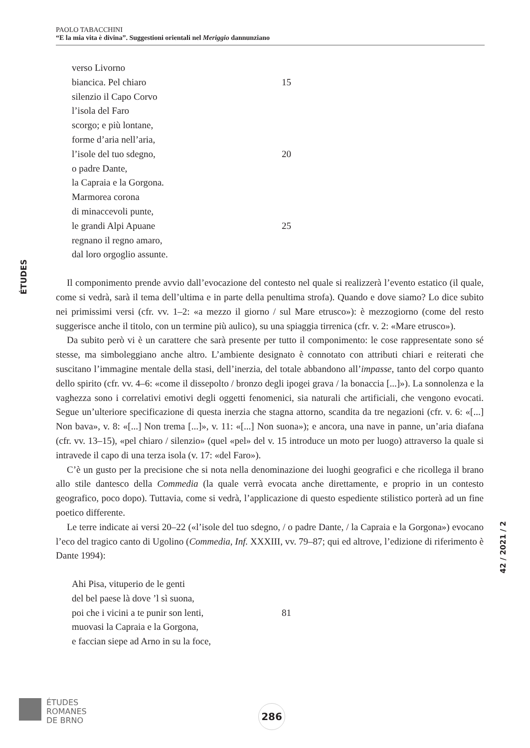PAOLO TABACCHINI
“E la mia vita è divina”. Suggestioni orientali nel Meriggio dannunziano
ÉTUDES
verso Livorno
biancica. Pel chiaro 15
silenzio il Capo Corvo
l’isola del Faro
scorgo; e più lontane,
forme d’aria nell’aria,
l’isole del tuo sdegno, 20
o padre Dante,
la Capraia e la Gorgona.
Marmorea corona
di minaccevoli punte,
le grandi Alpi Apuane 25
regnano il regno amaro,
dal loro orgoglio assunte.
Il componimento prende avvio dall’evocazione del contesto nel quale si realizzerà l’evento estatico (il quale, come si vedrà, sarà il tema dell’ultima e in parte della penultima strofa). Quando e dove siamo? Lo dice subito nei primissimi versi (cfr. vv. 1–2: «a mezzo il giorno / sul Mare etrusco»): è mezzogiorno (come del resto suggerisce anche il titolo, con un termine più aulico), su una spiaggia tirrenica (cfr. v. 2: «Mare etrusco»).
Da subito però vi è un carattere che sarà presente per tutto il componimento: le cose rappresentate sono sé stesse, ma simboleggiano anche altro. L’ambiente designato è connotato con attributi chiari e reiterati che suscitano l’immagine mentale della stasi, dell’inerzia, del totale abbandono all’impasse, tanto del corpo quanto dello spirito (cfr. vv. 4–6: «come il dissepolto / bronzo degli ipogei grava / la bonaccia [...]»). La sonnolenza e la vaghezza sono i correlativi emotivi degli oggetti fenomenici, sia naturali che artificiali, che vengono evocati. Segue un’ulteriore specificazione di questa inerzia che stagna attorno, scandita da tre negazioni (cfr. v. 6: «[...] Non bava», v. 8: «[...] Non trema [...]», v. 11: «[...] Non suona»); e ancora, una nave in panne, un’aria diafana (cfr. vv. 13–15), «pel chiaro / silenzio» (quel «pel» del v. 15 introduce un moto per luogo) attraverso la quale si intravede il capo di una terza isola (v. 17: «del Faro»).
C’è un gusto per la precisione che si nota nella denominazione dei luoghi geografici e che ricollega il brano allo stile dantesco della Commedia (la quale verrà evocata anche direttamente, e proprio in un contesto geografico, poco dopo). Tuttavia, come si vedrà, l’applicazione di questo espediente stilistico porterà ad un fine poetico differente.
Le terre indicate ai versi 20–22 («l’isole del tuo sdegno, / o padre Dante, / la Capraia e la Gorgona») evocano l’eco del tragico canto di Ugolino (Commedia, Inf. XXXIII, vv. 79–87; qui ed altrove, l’edizione di riferimento è Dante 1994):
Ahi Pisa, vituperio de le genti
del bel paese là dove ’l sì suona,
poi che i vicini a te punir son lenti, 81
muovasi la Capraia e la Gorgona,
e faccian siepe ad Arno in su la foce,
42 / 2021 / 2
ÉTUDES
ROMANES
DE BRNO
286